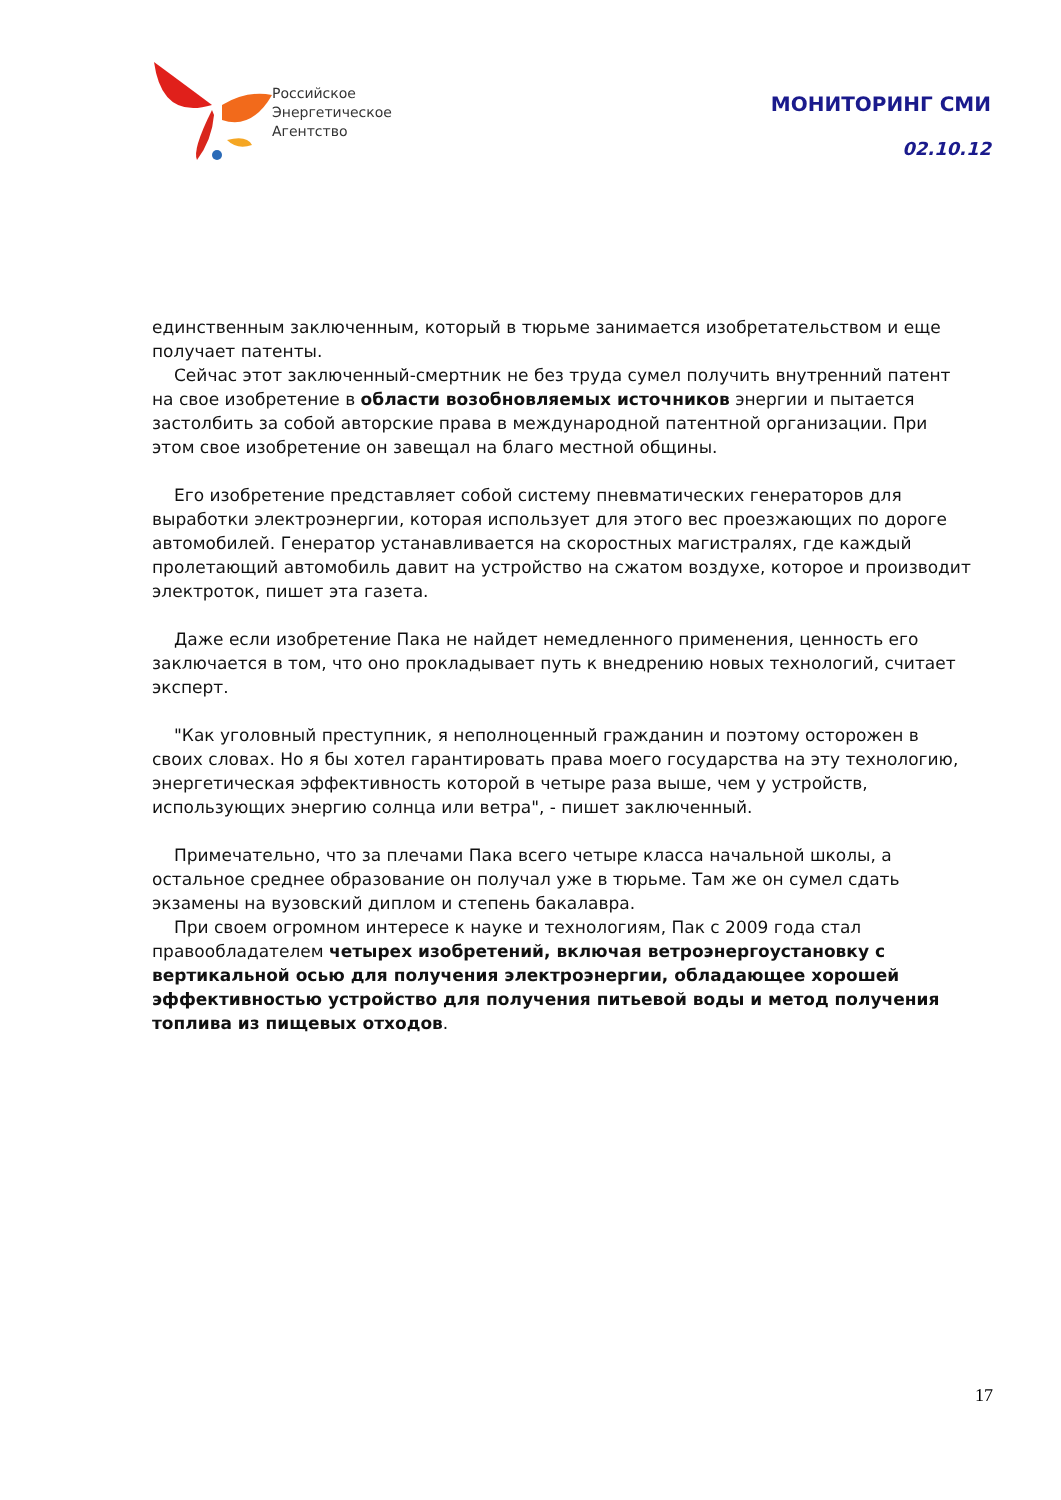Российское
Энергетическое
Агентство
МОНИТОРИНГ СМИ
02.10.12
единственным заключенным, который в тюрьме занимается изобретательством и еще получает патенты.
Сейчас этот заключенный-смертник не без труда сумел получить внутренний патент на свое изобретение в области возобновляемых источников энергии и пытается застолбить за собой авторские права в международной патентной организации. При этом свое изобретение он завещал на благо местной общины.
Его изобретение представляет собой систему пневматических генераторов для выработки электроэнергии, которая использует для этого вес проезжающих по дороге автомобилей. Генератор устанавливается на скоростных магистралях, где каждый пролетающий автомобиль давит на устройство на сжатом воздухе, которое и производит электроток, пишет эта газета.
Даже если изобретение Пака не найдет немедленного применения, ценность его заключается в том, что оно прокладывает путь к внедрению новых технологий, считает эксперт.
"Как уголовный преступник, я неполноценный гражданин и поэтому осторожен в своих словах. Но я бы хотел гарантировать права моего государства на эту технологию, энергетическая эффективность которой в четыре раза выше, чем у устройств, использующих энергию солнца или ветра", - пишет заключенный.
Примечательно, что за плечами Пака всего четыре класса начальной школы, а остальное среднее образование он получал уже в тюрьме. Там же он сумел сдать экзамены на вузовский диплом и степень бакалавра.
При своем огромном интересе к науке и технологиям, Пак с 2009 года стал правообладателем четырех изобретений, включая ветроэнергоустановку с вертикальной осью для получения электроэнергии, обладающее хорошей эффективностью устройство для получения питьевой воды и метод получения топлива из пищевых отходов.
17